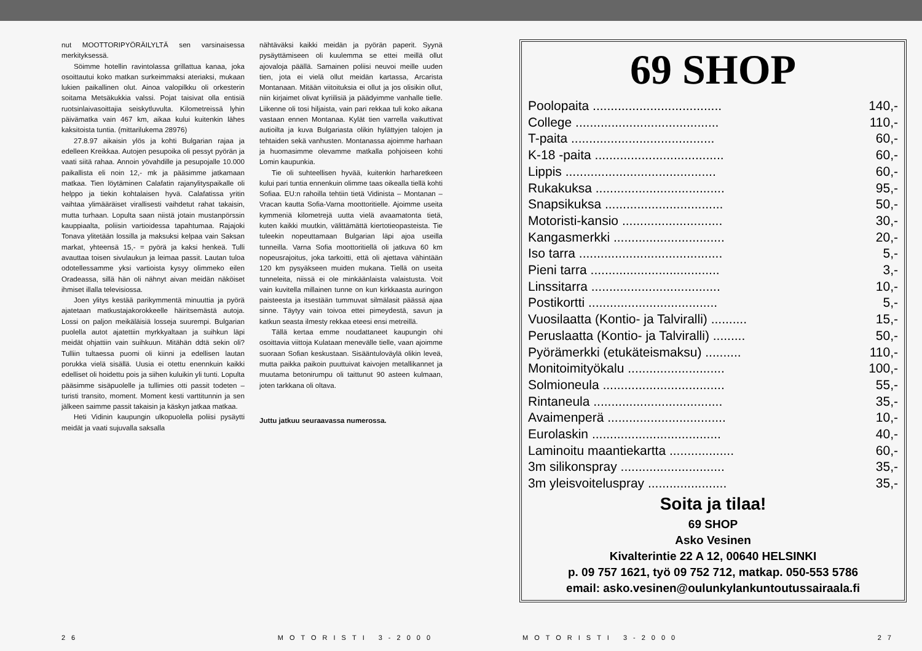nut MOOTTORIPYÖRÄILYLTÄ sen varsinaisessa merkityksessä.
Söimme hotellin ravintolassa grillattua kanaa, joka osoittautui koko matkan surkeimmaksi ateriaksi, mukaan lukien paikallinen olut. Ainoa valopilkku oli orkesterin soitama Metsäkukkia valssi. Pojat taisivat olla entisiä ruotsinlaivasoittajia seiskytluvulta. Kilometreissä lyhin päivämatka vain 467 km, aikaa kului kuitenkin lähes kaksitoista tuntia. (mittarilukema 28976)
27.8.97 aikaisin ylös ja kohti Bulgarian rajaa ja edelleen Kreikkaa. Autojen pesupoika oli pessyt pyörän ja vaati siitä rahaa. Annoin yövahdille ja pesupojalle 10.000 paikallista eli noin 12,- mk ja pääsimme jatkamaan matkaa. Tien löytäminen Calafatin rajanylityspaikalle oli helppo ja tiekin kohtalaisen hyvä. Calafatissa yritin vaihtaa ylimääräiset virallisesti vaihdetut rahat takaisin, mutta turhaan. Lopulta saan niistä jotain mustanpörssin kauppiaalta, poliisin vartioidessa tapahtumaa. Rajajoki Tonava ylitetään lossilla ja maksuksi kelpaa vain Saksan markat, yhteensä 15,- = pyörä ja kaksi henkeä. Tulli avauttaa toisen sivulaukun ja leimaa passit. Lautan tuloa odotellessamme yksi vartioista kysyy olimmeko eilen Oradeassa, sillä hän oli nähnyt aivan meidän näköiset ihmiset illalla televisiossa.
Joen ylitys kestää parikymmentä minuuttia ja pyörä ajatetaan matkustajakorokkeelle häiritsemästä autoja. Lossi on paljon meikäläisiä losseja suurempi. Bulgarian puolella autot ajatettiin myrkkyaltaan ja suihkun läpi meidät ohjattiin vain suihkuun. Mitähän ddtä sekin oli? Tulliin tultaessa puomi oli kiinni ja edellisen lautan porukka vielä sisällä. Uusia ei otettu enennkuin kaikki edelliset oli hoidettu pois ja siihen kuluikin yli tunti. Lopulta pääsimme sisäpuolelle ja tullimies otti passit todeten – turisti transito, moment. Moment kesti varttitunnin ja sen jälkeen saimme passit takaisin ja käskyn jatkaa matkaa.
Heti Vidinin kaupungin ulkopuolella poliisi pysäytti meidät ja vaati sujuvalla saksalla
nähtäväksi kaikki meidän ja pyörän paperit. Syynä pysäyttämiseen oli kuulemma se ettei meillä ollut ajovaloja päällä. Samainen poliisi neuvoi meille uuden tien, jota ei vielä ollut meidän kartassa, Arcarista Montanaan. Mitään viitoituksia ei ollut ja jos olisikin ollut, niin kirjaimet olivat kyriilisiä ja päädyimme vanhalle tielle. Liikenne oli tosi hiljaista, vain pari rekkaa tuli koko aikana vastaan ennen Montanaa. Kylät tien varrella vaikuttivat autioilta ja kuva Bulgariasta olikin hylättyjen talojen ja tehtaiden sekä vanhusten. Montanassa ajoimme harhaan ja huomasimme olevamme matkalla pohjoiseen kohti Lomin kaupunkia.
Tie oli suhteellisen hyvää, kuitenkin harharetkeen kului pari tuntia ennenkuin olimme taas oikealla tiellä kohti Sofiaa. EU:n rahoilla tehtiin tietä Vidinista – Montanan – Vracan kautta Sofia-Varna moottoritielle. Ajoimme useita kymmeniä kilometrejä uutta vielä avaamatonta tietä, kuten kaikki muutkin, välittämättä kiertotieopasteista. Tie tuleekin nopeuttamaan Bulgarian läpi ajoa useilla tunneilla. Varna Sofia moottoritiellä oli jatkuva 60 km nopeusrajoitus, joka tarkoitti, että oli ajettava vähintään 120 km pysyäkseen muiden mukana. Tiellä on useita tunneleita, niissä ei ole minkäänlaista valaistusta. Voit vain kuvitella millainen tunne on kun kirkkaasta auringon paisteesta ja itsestään tummuvat silmälasit päässä ajaa sinne. Täytyy vain toivoa ettei pimeydestä, savun ja katkun seasta ilmesty rekkaa eteesi ensi metreillä.
Tällä kertaa emme noudattaneet kaupungin ohi osoittavia viittoja Kulataan menevälle tielle, vaan ajoimme suoraan Sofian keskustaan. Sisääntuloväylä olikin leveä, mutta paikka paikoin puuttuivat kaivojen metallikannet ja muutama betonirumpu oli taittunut 90 asteen kulmaan, joten tarkkana oli oltava.
Juttu jatkuu seuraavassa numerossa.
26 MOTORISTI 3-2000
69 SHOP
| Poolopaita .................................... | 140,- |
| College ........................................ | 110,- |
| T-paita ........................................ | 60,- |
| K-18 -paita .................................... | 60,- |
| Lippis .......................................... | 60,- |
| Rukakuksa .................................... | 95,- |
| Snapsikuksa ................................. | 50,- |
| Motoristi-kansio ............................ | 30,- |
| Kangasmerkki ............................... | 20,- |
| Iso tarra ........................................ | 5,- |
| Pieni tarra .................................... | 3,- |
| Linssitarra .................................... | 10,- |
| Postikortti .................................... | 5,- |
| Vuosilaatta (Kontio- ja Talviralli) .......... | 15,- |
| Peruslaatta (Kontio- ja Talviralli) ......... | 50,- |
| Pyörämerkki (etukäteismaksu) .......... | 110,- |
| Monitoimityökalu ........................... | 100,- |
| Solmioneula .................................. | 55,- |
| Rintaneula .................................... | 35,- |
| Avaimenperä ................................. | 10,- |
| Eurolaskin .................................... | 40,- |
| Laminoitu maantiekartta .................. | 60,- |
| 3m silikonspray ............................. | 35,- |
| 3m yleisvoiteluspray ...................... | 35,- |
Soita ja tilaa!
69 SHOP
Asko Vesinen
Kivalterintie 22 A 12, 00640 HELSINKI
p. 09 757 1621, työ 09 752 712, matkap. 050-553 5786
email: asko.vesinen@oulunkylankuntoutussairaala.fi
MOTORISTI 3-2000 27